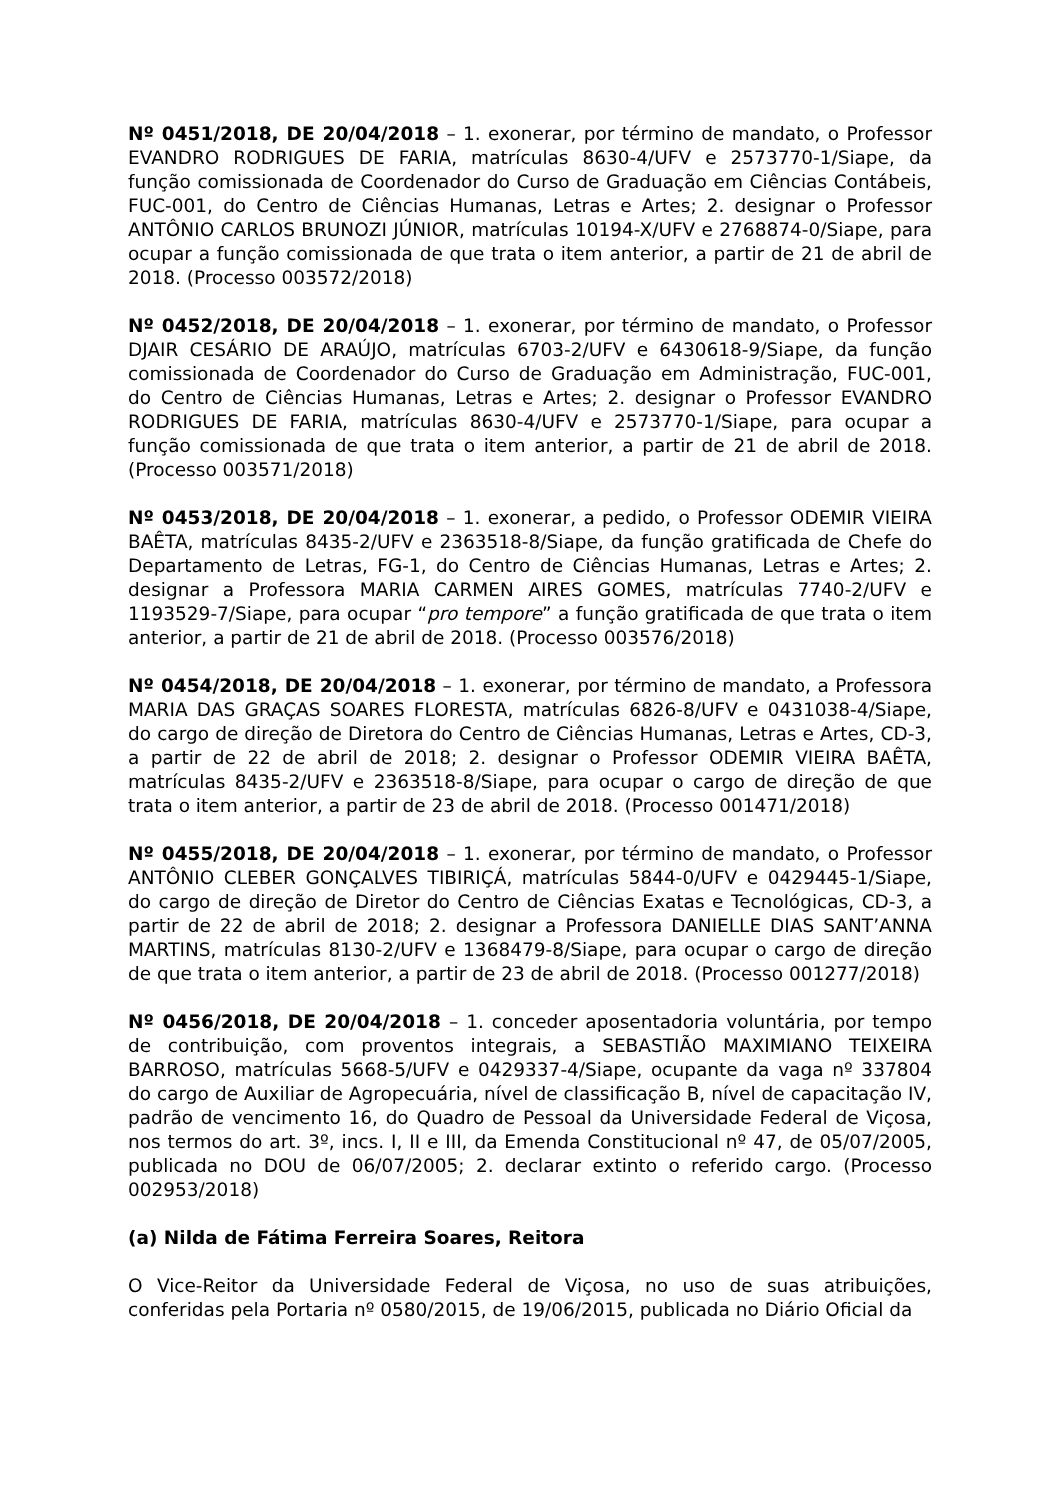Nº 0451/2018, DE 20/04/2018 – 1. exonerar, por término de mandato, o Professor EVANDRO RODRIGUES DE FARIA, matrículas 8630-4/UFV e 2573770-1/Siape, da função comissionada de Coordenador do Curso de Graduação em Ciências Contábeis, FUC-001, do Centro de Ciências Humanas, Letras e Artes; 2. designar o Professor ANTÔNIO CARLOS BRUNOZI JÚNIOR, matrículas 10194-X/UFV e 2768874-0/Siape, para ocupar a função comissionada de que trata o item anterior, a partir de 21 de abril de 2018. (Processo 003572/2018)
Nº 0452/2018, DE 20/04/2018 – 1. exonerar, por término de mandato, o Professor DJAIR CESÁRIO DE ARAÚJO, matrículas 6703-2/UFV e 6430618-9/Siape, da função comissionada de Coordenador do Curso de Graduação em Administração, FUC-001, do Centro de Ciências Humanas, Letras e Artes; 2. designar o Professor EVANDRO RODRIGUES DE FARIA, matrículas 8630-4/UFV e 2573770-1/Siape, para ocupar a função comissionada de que trata o item anterior, a partir de 21 de abril de 2018. (Processo 003571/2018)
Nº 0453/2018, DE 20/04/2018 – 1. exonerar, a pedido, o Professor ODEMIR VIEIRA BAÊTA, matrículas 8435-2/UFV e 2363518-8/Siape, da função gratificada de Chefe do Departamento de Letras, FG-1, do Centro de Ciências Humanas, Letras e Artes; 2. designar a Professora MARIA CARMEN AIRES GOMES, matrículas 7740-2/UFV e 1193529-7/Siape, para ocupar “pro tempore” a função gratificada de que trata o item anterior, a partir de 21 de abril de 2018. (Processo 003576/2018)
Nº 0454/2018, DE 20/04/2018 – 1. exonerar, por término de mandato, a Professora MARIA DAS GRAÇAS SOARES FLORESTA, matrículas 6826-8/UFV e 0431038-4/Siape, do cargo de direção de Diretora do Centro de Ciências Humanas, Letras e Artes, CD-3, a partir de 22 de abril de 2018; 2. designar o Professor ODEMIR VIEIRA BAÊTA, matrículas 8435-2/UFV e 2363518-8/Siape, para ocupar o cargo de direção de que trata o item anterior, a partir de 23 de abril de 2018. (Processo 001471/2018)
Nº 0455/2018, DE 20/04/2018 – 1. exonerar, por término de mandato, o Professor ANTÔNIO CLEBER GONÇALVES TIBIRIÇÁ, matrículas 5844-0/UFV e 0429445-1/Siape, do cargo de direção de Diretor do Centro de Ciências Exatas e Tecnológicas, CD-3, a partir de 22 de abril de 2018; 2. designar a Professora DANIELLE DIAS SANT’ANNA MARTINS, matrículas 8130-2/UFV e 1368479-8/Siape, para ocupar o cargo de direção de que trata o item anterior, a partir de 23 de abril de 2018. (Processo 001277/2018)
Nº 0456/2018, DE 20/04/2018 – 1. conceder aposentadoria voluntária, por tempo de contribuição, com proventos integrais, a SEBASTIÃO MAXIMIANO TEIXEIRA BARROSO, matrículas 5668-5/UFV e 0429337-4/Siape, ocupante da vaga nº 337804 do cargo de Auxiliar de Agropecuária, nível de classificação B, nível de capacitação IV, padrão de vencimento 16, do Quadro de Pessoal da Universidade Federal de Viçosa, nos termos do art. 3º, incs. I, II e III, da Emenda Constitucional nº 47, de 05/07/2005, publicada no DOU de 06/07/2005; 2. declarar extinto o referido cargo. (Processo 002953/2018)
(a) Nilda de Fátima Ferreira Soares, Reitora
O Vice-Reitor da Universidade Federal de Viçosa, no uso de suas atribuições, conferidas pela Portaria nº 0580/2015, de 19/06/2015, publicada no Diário Oficial da